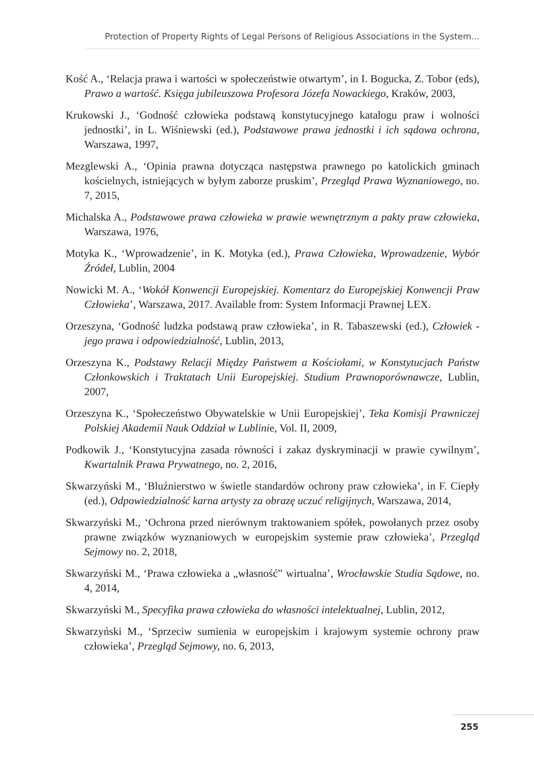Protection of Property Rights of Legal Persons of Religious Associations in the System...
Kość A., ‘Relacja prawa i wartości w społeczeństwie otwartym’, in I. Bogucka, Z. Tobor (eds), Prawo a wartość. Księga jubileuszowa Profesora Józefa Nowackiego, Kraków, 2003,
Krukowski J., ‘Godność człowieka podstawą konstytucyjnego katalogu praw i wolności jednostki’, in L. Wiśniewski (ed.), Podstawowe prawa jednostki i ich sądowa ochrona, Warszawa, 1997,
Mezglewski A., ‘Opinia prawna dotycząca następstwa prawnego po katolickich gminach kościelnych, istniejących w byłym zaborze pruskim’, Przegląd Prawa Wyznaniowego, no. 7, 2015,
Michalska A., Podstawowe prawa człowieka w prawie wewnętrznym a pakty praw człowieka, Warszawa, 1976,
Motyka K., ‘Wprowadzenie’, in K. Motyka (ed.), Prawa Człowieka, Wprowadzenie, Wybór Źródeł, Lublin, 2004
Nowicki M. A., ‘Wokół Konwencji Europejskiej. Komentarz do Europejskiej Konwencji Praw Człowieka’, Warszawa, 2017. Available from: System Informacji Prawnej LEX.
Orzeszyna, ‘Godność ludzka podstawą praw człowieka’, in R. Tabaszewski (ed.), Człowiek - jego prawa i odpowiedzialność, Lublin, 2013,
Orzeszyna K., Podstawy Relacji Między Państwem a Kościołami, w Konstytucjach Państw Członkowskich i Traktatach Unii Europejskiej. Studium Prawnoporównawcze, Lublin, 2007,
Orzeszyna K., ‘Społeczeństwo Obywatelskie w Unii Europejskiej’, Teka Komisji Prawniczej Polskiej Akademii Nauk Oddział w Lublinie, Vol. II, 2009,
Podkowik J., ‘Konstytucyjna zasada równości i zakaz dyskryminacji w prawie cywilnym’, Kwartalnik Prawa Prywatnego, no. 2, 2016,
Skwarzyński M., ‘Bluźnierstwo w świetle standardów ochrony praw człowieka’, in F. Ciepły (ed.), Odpowiedzialność karna artysty za obrazę uczuć religijnych, Warszawa, 2014,
Skwarzyński M., ‘Ochrona przed nierównym traktowaniem spółek, powołanych przez osoby prawne związków wyznaniowych w europejskim systemie praw człowieka’, Przegląd Sejmowy no. 2, 2018,
Skwarzyński M., ‘Prawa człowieka a „własność” wirtualna’, Wrocławskie Studia Sądowe, no. 4, 2014,
Skwarzyński M., Specyfika prawa człowieka do własności intelektualnej, Lublin, 2012,
Skwarzyński M., ‘Sprzeciw sumienia w europejskim i krajowym systemie ochrony praw człowieka’, Przegląd Sejmowy, no. 6, 2013,
255